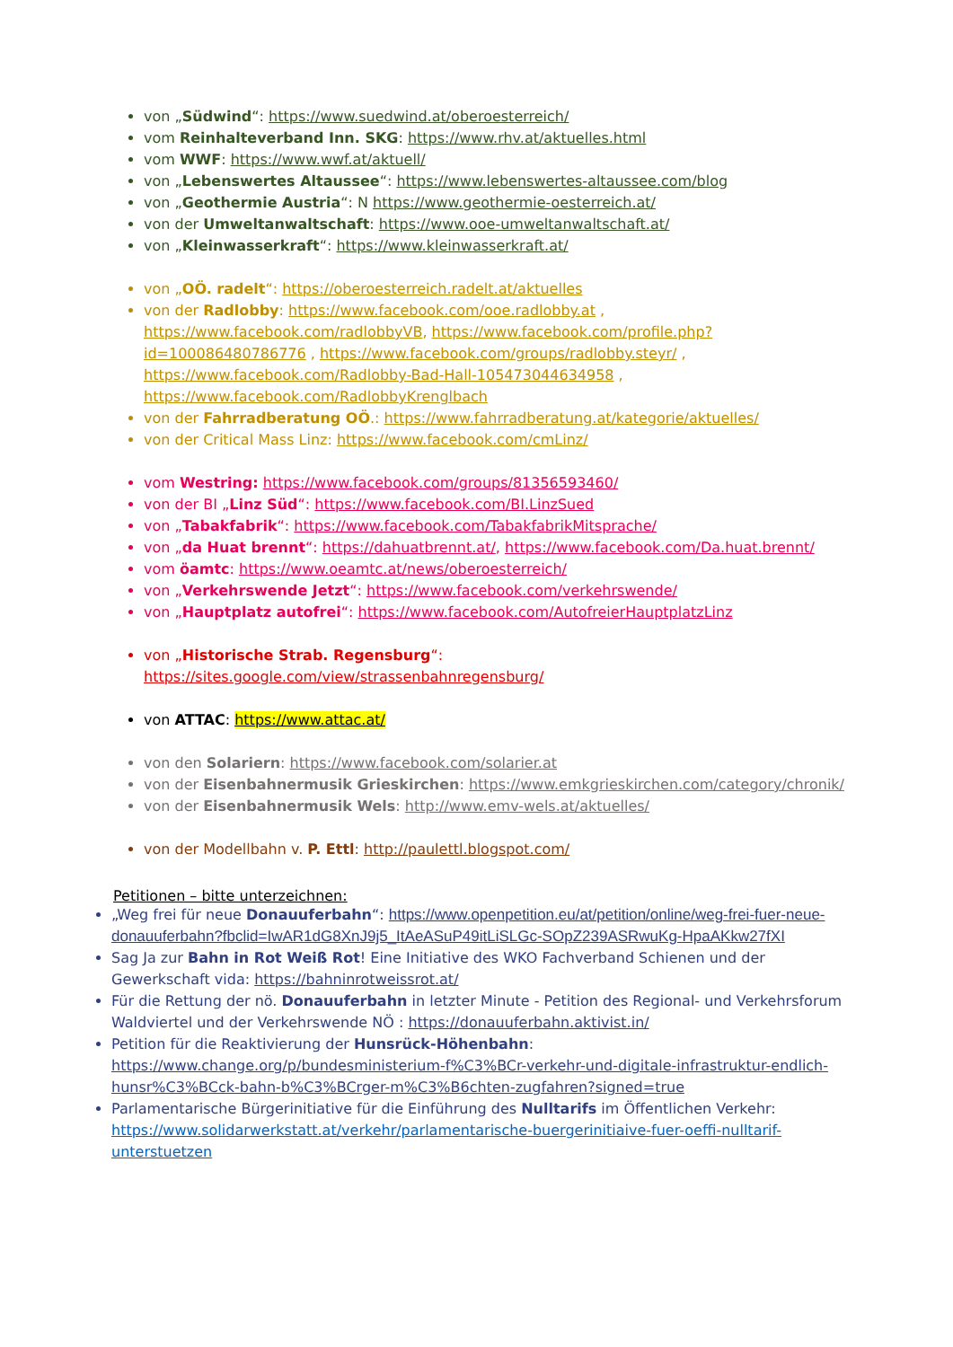von „Südwind“: https://www.suedwind.at/oberoesterreich/
vom Reinhalteverband Inn. SKG: https://www.rhv.at/aktuelles.html
vom WWF: https://www.wwf.at/aktuell/
von „Lebenswertes Altaussee“: https://www.lebenswertes-altaussee.com/blog
von „Geothermie Austria“: N https://www.geothermie-oesterreich.at/
von der Umweltanwaltschaft: https://www.ooe-umweltanwaltschaft.at/
von „Kleinwasserkraft“: https://www.kleinwasserkraft.at/
von „OÖ. radelt“: https://oberoesterreich.radelt.at/aktuelles
von der Radlobby: https://www.facebook.com/ooe.radlobby.at , https://www.facebook.com/radlobbyVB, https://www.facebook.com/profile.php?id=100086480786776 , https://www.facebook.com/groups/radlobby.steyr/ , https://www.facebook.com/Radlobby-Bad-Hall-105473044634958 , https://www.facebook.com/RadlobbyKrenglbach
von der Fahrradberatung OÖ.: https://www.fahrradberatung.at/kategorie/aktuelles/
von der Critical Mass Linz: https://www.facebook.com/cmLinz/
vom Westring: https://www.facebook.com/groups/81356593460/
von der BI „Linz Süd“: https://www.facebook.com/BI.LinzSued
von „Tabakfabrik“: https://www.facebook.com/TabakfabrikMitsprache/
von „da Huat brennt“: https://dahuatbrennt.at/, https://www.facebook.com/Da.huat.brennt/
vom öamtc: https://www.oeamtc.at/news/oberoesterreich/
von „Verkehrswende Jetzt“: https://www.facebook.com/verkehrswende/
von „Hauptplatz autofrei“: https://www.facebook.com/AutofreierHauptplatzLinz
von „Historische Strab. Regensburg“: https://sites.google.com/view/strassenbahnregensburg/
von ATTAC: https://www.attac.at/
von den Solariern: https://www.facebook.com/solarier.at
von der Eisenbahnermusik Grieskirchen: https://www.emkgrieskirchen.com/category/chronik/
von der Eisenbahnermusik Wels: http://www.emv-wels.at/aktuelles/
von der Modellbahn v. P. Ettl: http://paulettl.blogspot.com/
Petitionen – bitte unterzeichnen:
„Weg frei für neue Donauuferbahn“: https://www.openpetition.eu/at/petition/online/weg-frei-fuer-neue-donauuferbahn?fbclid=IwAR1dG8XnJ9j5_ItAeASuP49itLiSLGc-SOpZ239ASRwuKg-HpaAKkw27fXI
Sag Ja zur Bahn in Rot Weiß Rot! Eine Initiative des WKO Fachverband Schienen und der Gewerkschaft vida: https://bahninrotweissrot.at/
Für die Rettung der nö. Donauuferbahn in letzter Minute - Petition des Regional- und Verkehrsforum Waldviertel und der Verkehrswende NÖ : https://donauuferbahn.aktivist.in/
Petition für die Reaktivierung der Hunsrück-Höhenbahn: https://www.change.org/p/bundesministerium-f%C3%BCr-verkehr-und-digitale-infrastruktur-endlich-hunsr%C3%BCck-bahn-b%C3%BCrger-m%C3%B6chten-zugfahren?signed=true
Parlamentarische Bürgerinitiative für die Einführung des Nulltarifs im Öffentlichen Verkehr: https://www.solidarwerkstatt.at/verkehr/parlamentarische-buergerinitiaive-fuer-oeffi-nulltarif-unterstuetzen